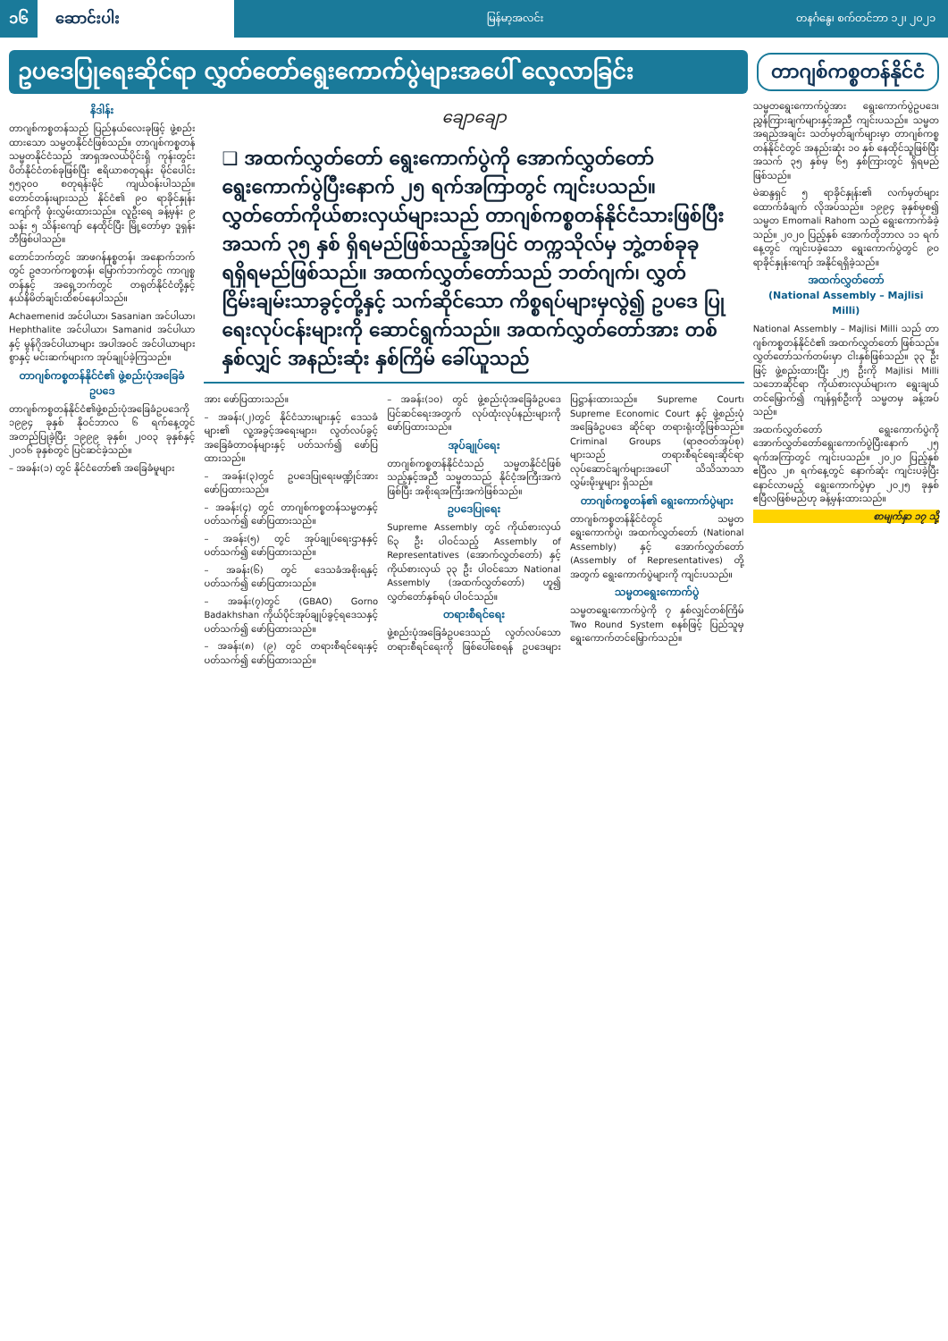၁၆
ဆောင်းပါး
မြန်မာ့အလင်း တနင်္ဂနွေ၊ စက်တင်ဘာ ၁၂၊ ၂၀၂၁
ဥပဒေပြုရေးဆိုင်ရာ လွှတ်တော်ရွေးကောက်ပွဲများအပေါ် လေ့လာခြင်း
တာဂျစ်ကစ္စတန်နိုင်ငံ
နိဒါန်း
တာဂျစ်ကစ္စတန်သည် ပြည်နယ်လေးခုဖြင့် ဖွဲ့စည်းထားသော သမ္မတနိုင်ငံဖြစ်သည်။ တာဂျစ်ကစ္စတန်သမ္မတနိုင်ငံသည် အာရှအလယ်ပိုင်းရှိ ကုန်းတွင်းပိတ်နိုင်ငံတစ်ခုဖြစ်ပြီး ဧရိယာစတုရန်း မိုင်ပေါင်း ၅၅၃၀၀ စတုရန်းမိုင် ကျယ်ဝန်းပါသည်။ တောင်တန်းများသည် နိုင်ငံ၏ ၉၀ ရာခိုင်နှုန်းကျော်ကို ဖုံးလွှမ်းထားသည်။ လူဦးရေ ခန့်မှန်း ၉ သန်း ၅ သိန်းကျော် နေထိုင်ပြီး မြို့တော်မှာ ဒူရှန်းဘီဖြစ်ပါသည်။
တောင်ဘက်တွင် အာဖဂန်နစ္စတန်၊ အနောက်ဘက်တွင် ဥဇဘက်ကစ္စတန်၊ မြောက်ဘက်တွင် ကာဂျစ္စတန်နှင့် အရှေ့ဘက်တွင် တရုတ်နိုင်ငံတို့နှင့် နယ်နိမိတ်ချင်းထိစပ်နေပါသည်။
Achaemenid အင်ပါယာ၊ Sasanian အင်ပါယာ၊ Hephthalite အင်ပါယာ၊ Samanid အင်ပါယာနှင့် မွန်ဂိုအင်ပါယာများ အပါအဝင် အင်ပါယာများစွာနှင့် မင်းဆက်များက အုပ်ချုပ်ခဲ့ကြသည်။
တာဂျစ်ကစ္စတန်နိုင်ငံ၏ ဖွဲ့စည်းပုံအခြေခံဥပဒေ
တာဂျစ်ကစ္စတန်နိုင်ငံ၏ဖွဲ့စည်းပုံအခြေခံဥပဒေကို ၁၉၉၄ ခုနှစ် နိုဝင်ဘာလ ၆ ရက်နေ့တွင် အတည်ပြုခဲ့ပြီး ၁၉၉၉ ခုနှစ်၊ ၂၀၀၃ ခုနှစ်နှင့် ၂၀၁၆ ခုနှစ်တွင် ပြင်ဆင်ခဲ့သည်။
– အခန်း(၁) တွင် နိုင်ငံတော်၏ အခြေခံမူများ
ချောချော
❑ အထက်လွှတ်တော် ရွေးကောက်ပွဲကို အောက်လွှတ်တော် ရွေးကောက်ပွဲပြီးနောက် ၂၅ ရက်အကြာတွင် ကျင်းပသည်။ လွှတ်တော်ကိုယ်စားလှယ်များသည် တာဂျစ်ကစ္စတန်နိုင်ငံသားဖြစ်ပြီး အသက် ၃၅ နှစ် ရှိရမည်ဖြစ်သည့်အပြင် တက္ကသိုလ်မှ ဘွဲ့တစ်ခုခု ရရှိရမည်ဖြစ်သည်။ အထက်လွှတ်တော်သည် ဘတ်ဂျက်၊ လွှတ်ငြိမ်းချမ်းသာခွင့်တို့နှင့် သက်ဆိုင်သော ကိစ္စရပ်များမှလွဲ၍ ဥပဒေ ပြုရေးလုပ်ငန်းများကို ဆောင်ရွက်သည်။ အထက်လွှတ်တော်အား တစ်နှစ်လျှင် အနည်းဆုံး နှစ်ကြိမ် ခေါ်ယူသည်
အား ဖော်ပြထားသည်။
– အခန်း(၂)တွင် နိုင်ငံသားများနှင့် ဒေသခံများ၏ လူ့အခွင့်အရေးများ၊ လွတ်လပ်ခွင့် အခြေခံတာဝန်များနှင့် ပတ်သက်၍ ဖော်ပြထားသည်။
– အခန်း(၃)တွင် ဥပဒေပြုရေးမဏ္ဍိုင်အား ဖော်ပြထားသည်။
– အခန်း(၄) တွင် တာဂျစ်ကစ္စတန်သမ္မတနှင့် ပတ်သက်၍ ဖော်ပြထားသည်။
– အခန်း(၅) တွင် အုပ်ချုပ်ရေးဌာနနှင့် ပတ်သက်၍ ဖော်ပြထားသည်။
– အခန်း(၆) တွင် ဒေသခံအစိုးရနှင့် ပတ်သက်၍ ဖော်ပြထားသည်။
– အခန်း(၇)တွင် (GBAO) Gorno Badakhshan ကိုယ်ပိုင်အုပ်ချုပ်ခွင့်ရဒေသနှင့် ပတ်သက်၍ ဖော်ပြထားသည်။
– အခန်း(၈) (၉) တွင် တရားစီရင်ရေးနှင့် ပတ်သက်၍ ဖော်ပြထားသည်။
– အခန်း(၁၀) တွင် ဖွဲ့စည်းပုံအခြေခံဥပဒေ ပြင်ဆင်ရေးအတွက် လုပ်ထုံးလုပ်နည်းများကို ဖော်ပြထားသည်။
အုပ်ချုပ်ရေး
တာဂျစ်ကစ္စတန်နိုင်ငံသည် သမ္မတနိုင်ငံဖြစ်သည့်နှင့်အညီ သမ္မတသည် နိုင်ငံ့အကြီးအကဲဖြစ်ပြီး အစိုးရအကြီးအကဲဖြစ်သည်။
ဥပဒေပြုရေး
Supreme Assembly တွင် ကိုယ်စားလှယ် ၆၃ ဦး ပါဝင်သည့် Assembly of Representatives (အောက်လွှတ်တော်) နှင့် ကိုယ်စားလှယ် ၃၃ ဦး ပါဝင်သော National Assembly (အထက်လွှတ်တော်) ဟူ၍ လွှတ်တော်နှစ်ရပ် ပါဝင်သည်။
တရားစီရင်ရေး
ဖွဲ့စည်းပုံအခြေခံဥပဒေသည် လွတ်လပ်သော တရားစီရင်ရေးကို ဖြစ်ပေါ်စေရန် ဥပဒေများ ပြဋ္ဌာန်းထားသည်။ Supreme Court၊ Supreme Economic Court နှင့် ဖွဲ့စည်းပုံအခြေခံဥပဒေ ဆိုင်ရာ တရားရုံးတို့ဖြစ်သည်။ Criminal Groups (ရာဇဝတ်အုပ်စု) များသည် တရားစီရင်ရေးဆိုင်ရာ လုပ်ဆောင်ချက်များအပေါ် သိသိသာသာ လွှမ်းမိုးမှုများ ရှိသည်။
တာဂျစ်ကစ္စတန်၏ ရွေးကောက်ပွဲများ
တာဂျစ်ကစ္စတန်နိုင်ငံတွင် သမ္မတရွေးကောက်ပွဲ၊ အထက်လွှတ်တော် (National Assembly) နှင့် အောက်လွှတ်တော် (Assembly of Representatives) တို့အတွက် ရွေးကောက်ပွဲများကို ကျင်းပသည်။
သမ္မတရွေးကောက်ပွဲ
သမ္မတရွေးကောက်ပွဲကို ၇ နှစ်လျှင်တစ်ကြိမ် Two Round System စနစ်ဖြင့် ပြည်သူမှ ရွေးကောက်တင်မြှောက်သည်။
သမ္မတရွေးကောက်ပွဲအား ရွေးကောက်ပွဲဥပဒေ၊ ညွှန်ကြားချက်များနှင့်အညီ ကျင်းပသည်။ သမ္မတအရည်အချင်း သတ်မှတ်ချက်များမှာ တာဂျစ်ကစ္စတန်နိုင်ငံတွင် အနည်းဆုံး ၁၀ နှစ် နေထိုင်သူဖြစ်ပြီး အသက် ၃၅ နှစ်မှ ၆၅ နှစ်ကြားတွင် ရှိရမည်ဖြစ်သည်။
မဲဆန္ဒရှင် ၅ ရာခိုင်နှုန်း၏ လက်မှတ်များ ထောက်ခံချက် လိုအပ်သည်။ ၁၉၉၄ ခုနှစ်မှစ၍ သမ္မတ Emomali Rahom သည် ရွေးကောက်ခံခဲ့သည်။ ၂၀၂၀ ပြည့်နှစ် အောက်တိုဘာလ ၁၁ ရက်နေ့တွင် ကျင်းပခဲ့သော ရွေးကောက်ပွဲတွင် ၉၀ ရာခိုင်နှုန်းကျော် အနိုင်ရရှိခဲ့သည်။
အထက်လွှတ်တော်
(National Assembly – Majlisi Milli)
National Assembly – Majlisi Milli သည် တာဂျစ်ကစ္စတန်နိုင်ငံ၏ အထက်လွှတ်တော် ဖြစ်သည်။ လွှတ်တော်သက်တမ်းမှာ ငါးနှစ်ဖြစ်သည်။ ၃၃ ဦးဖြင့် ဖွဲ့စည်းထားပြီး ၂၅ ဦးကို Majlisi Milli သဘောဆိုင်ရာ ကိုယ်စားလှယ်များက ရွေးချယ်တင်မြှောက်၍ ကျန်ရှစ်ဦးကို သမ္မတမှ ခန့်အပ်သည်။
အထက်လွှတ်တော် ရွေးကောက်ပွဲကို အောက်လွှတ်တော်ရွေးကောက်ပွဲပြီးနောက် ၂၅ ရက်အကြာတွင် ကျင်းပသည်။ ၂၀၂၀ ပြည့်နှစ် ဧပြီလ ၂၈ ရက်နေ့တွင် နောက်ဆုံး ကျင်းပခဲ့ပြီး နောင်လာမည့် ရွေးကောက်ပွဲမှာ ၂၀၂၅ ခုနှစ် ဧပြီလဖြစ်မည်ဟု ခန့်မှန်းထားသည်။
စာမျက်နှာ ၁၇ သို့